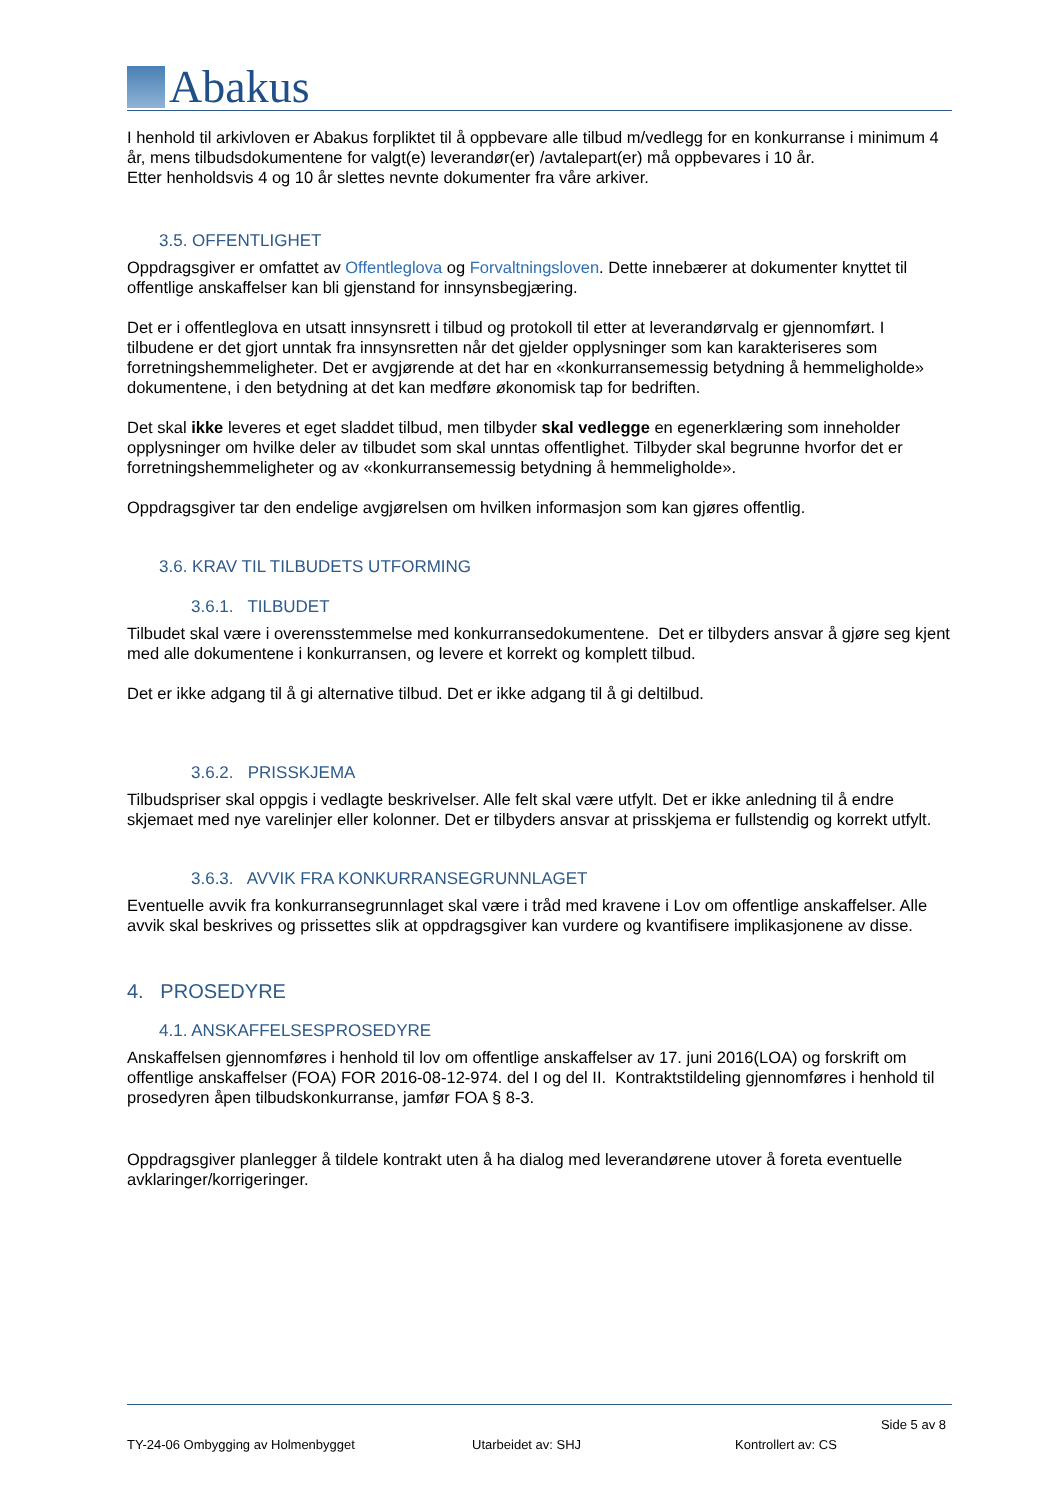Abakus
I henhold til arkivloven er Abakus forpliktet til å oppbevare alle tilbud m/vedlegg for en konkurranse i minimum 4 år, mens tilbudsdokumentene for valgt(e) leverandør(er) /avtalepart(er) må oppbevares i 10 år.
Etter henholdsvis 4 og 10 år slettes nevnte dokumenter fra våre arkiver.
3.5. OFFENTLIGHET
Oppdragsgiver er omfattet av Offentleglova og Forvaltningsloven. Dette innebærer at dokumenter knyttet til offentlige anskaffelser kan bli gjenstand for innsynsbegjæring.
Det er i offentleglova en utsatt innsynsrett i tilbud og protokoll til etter at leverandørvalg er gjennomført. I tilbudene er det gjort unntak fra innsynsretten når det gjelder opplysninger som kan karakteriseres som forretningshemmeligheter. Det er avgjørende at det har en «konkurransemessig betydning å hemmeligholde» dokumentene, i den betydning at det kan medføre økonomisk tap for bedriften.
Det skal ikke leveres et eget sladdet tilbud, men tilbyder skal vedlegge en egenerklæring som inneholder opplysninger om hvilke deler av tilbudet som skal unntas offentlighet. Tilbyder skal begrunne hvorfor det er forretningshemmeligheter og av «konkurransemessig betydning å hemmeligholde».
Oppdragsgiver tar den endelige avgjørelsen om hvilken informasjon som kan gjøres offentlig.
3.6. KRAV TIL TILBUDETS UTFORMING
3.6.1. TILBUDET
Tilbudet skal være i overensstemmelse med konkurransedokumentene. Det er tilbyders ansvar å gjøre seg kjent med alle dokumentene i konkurransen, og levere et korrekt og komplett tilbud.
Det er ikke adgang til å gi alternative tilbud. Det er ikke adgang til å gi deltilbud.
3.6.2. PRISSKJEMA
Tilbudspriser skal oppgis i vedlagte beskrivelser. Alle felt skal være utfylt. Det er ikke anledning til å endre skjemaet med nye varelinjer eller kolonner. Det er tilbyders ansvar at prisskjema er fullstendig og korrekt utfylt.
3.6.3. AVVIK FRA KONKURRANSEGRUNNLAGET
Eventuelle avvik fra konkurransegrunnlaget skal være i tråd med kravene i Lov om offentlige anskaffelser. Alle avvik skal beskrives og prissettes slik at oppdragsgiver kan vurdere og kvantifisere implikasjonene av disse.
4. PROSEDYRE
4.1. ANSKAFFELSESPROSEDYRE
Anskaffelsen gjennomføres i henhold til lov om offentlige anskaffelser av 17. juni 2016(LOA) og forskrift om offentlige anskaffelser (FOA) FOR 2016-08-12-974. del I og del II. Kontraktstildeling gjennomføres i henhold til prosedyren åpen tilbudskonkurranse, jamfør FOA § 8-3.
Oppdragsgiver planlegger å tildele kontrakt uten å ha dialog med leverandørene utover å foreta eventuelle avklaringer/korrigeringer.
Side 5 av 8
TY-24-06 Ombygging av Holmenbygget Utarbeidet av: SHJ Kontrollert av: CS